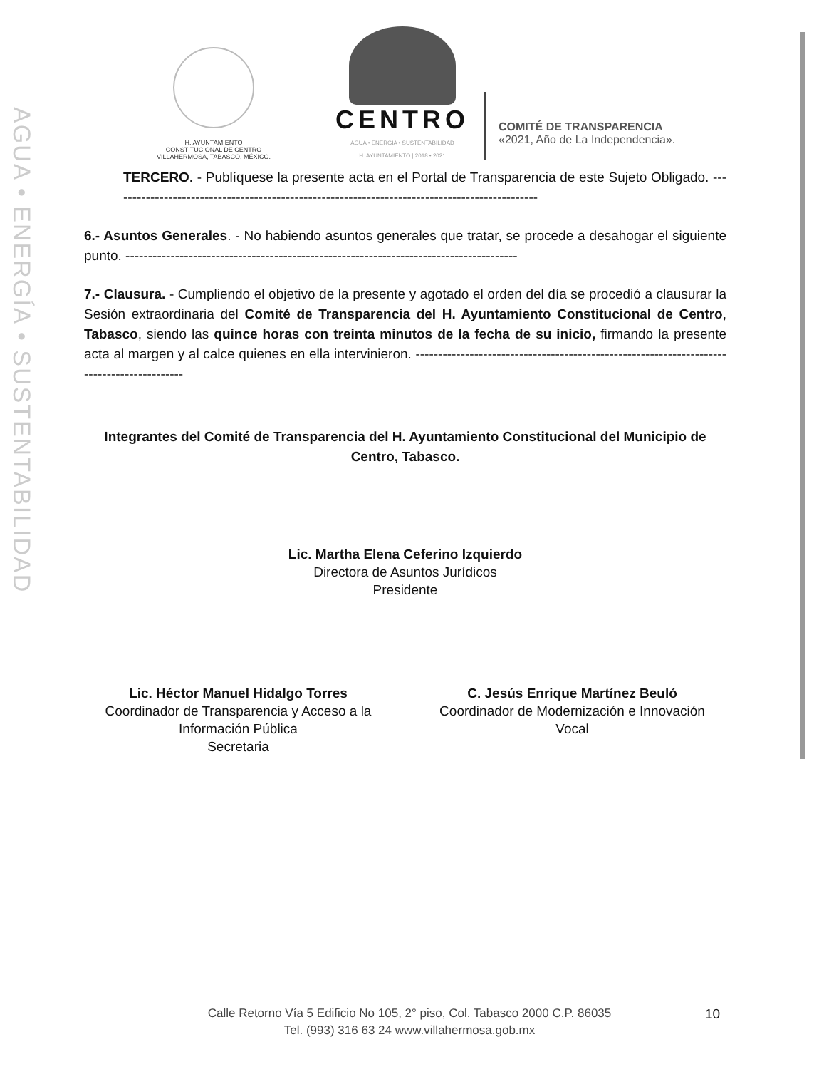AGUA • ENERGÍA • SUSTENTABILIDAD
H. AYUNTAMIENTO
CONSTITUCIONAL DE CENTRO
VILLAHERMOSA, TABASCO, MÉXICO.
CENTRO
AGUA • ENERGÍA • SUSTENTABILIDAD
H. AYUNTAMIENTO | 2018 • 2021
COMITÉ DE TRANSPARENCIA
«2021, Año de La Independencia».
TERCERO. - Publíquese la presente acta en el Portal de Transparencia de este Sujeto Obligado. -----------------------------------------------------------------------------------------------
6.- Asuntos Generales. - No habiendo asuntos generales que tratar, se procede a desahogar el siguiente punto. ---------------------------------------------------------------------------------------
7.- Clausura. - Cumpliendo el objetivo de la presente y agotado el orden del día se procedió a clausurar la Sesión extraordinaria del Comité de Transparencia del H. Ayuntamiento Constitucional de Centro, Tabasco, siendo las quince horas con treinta minutos de la fecha de su inicio, firmando la presente acta al margen y al calce quienes en ella intervinieron. -------------------------------------------------------------------------------------------
Integrantes del Comité de Transparencia del H. Ayuntamiento Constitucional del Municipio de Centro, Tabasco.
Lic. Martha Elena Ceferino Izquierdo
Directora de Asuntos Jurídicos
Presidente
Lic. Héctor Manuel Hidalgo Torres
Coordinador de Transparencia y Acceso a la Información Pública
Secretaria
C. Jesús Enrique Martínez Beuló
Coordinador de Modernización e Innovación
Vocal
Calle Retorno Vía 5 Edificio No 105, 2° piso, Col. Tabasco 2000 C.P. 86035
Tel. (993) 316 63 24 www.villahermosa.gob.mx
10